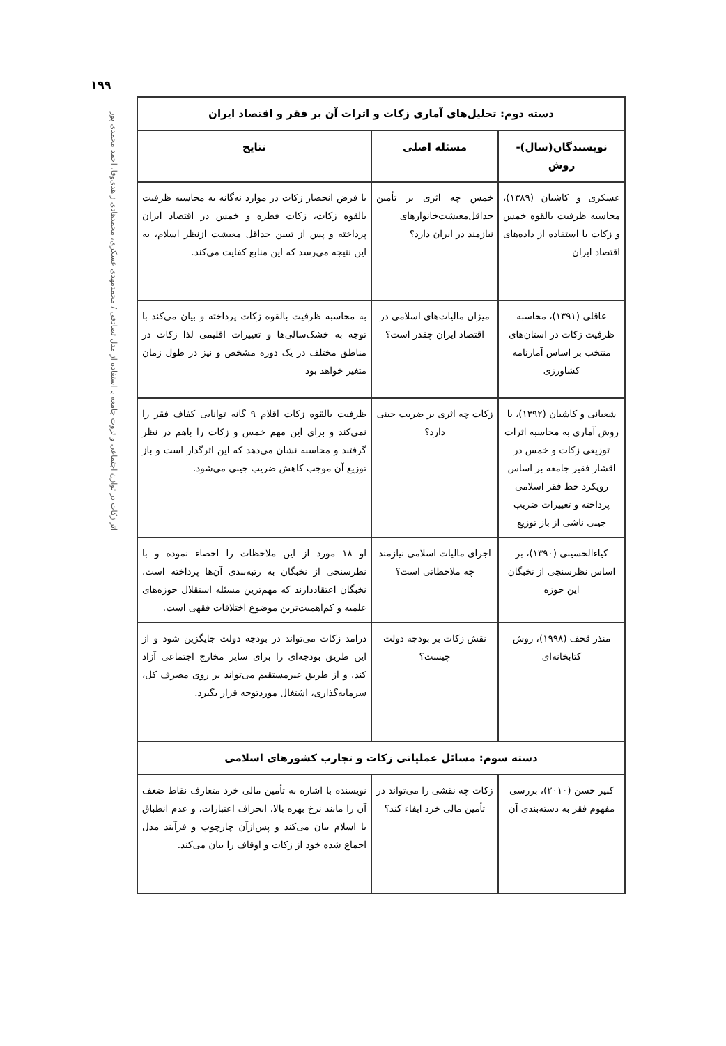۱۹۹
اثر زکات در توازن اجتماعی و ثروت جامعه با استفاده از مدل تصادفی / محمدمهدی عسکری، محمدهادی زاهدی‌وفا، احمد محمدی پور
| دسته دوم: تحلیل‌های آماری زکات و اثرات آن بر فقر و اقتصاد ایران | | |
| --- | --- | --- |
| نویسندگان(سال)-روش | مسئله اصلی | نتایج |
| عسکری و کاشیان (۱۳۸۹)، محاسبه ظرفیت بالقوه خمس و زکات با استفاده از داده‌های اقتصاد ایران | خمس چه اثری بر تأمین حداقل‌معیشت‌خانوارهای نیازمند در ایران دارد؟ | با فرض انحصار زکات در موارد نه‌گانه به محاسبه ظرفیت بالقوه زکات، زکات فطره و خمس در اقتصاد ایران پرداخته و پس از تبیین حداقل معیشت ازنظر اسلام، به این نتیجه می‌رسد که این منابع کفایت می‌کند. |
| عاقلی (۱۳۹۱)، محاسبه ظرفیت زکات در استان‌های منتخب بر اساس آمارنامه کشاورزی | میزان مالیات‌های اسلامی در اقتصاد ایران چقدر است؟ | به محاسبه ظرفیت بالقوه زکات پرداخته و بیان می‌کند با توجه به خشک‌سالی‌ها و تغییرات اقلیمی لذا زکات در مناطق مختلف در یک دوره مشخص و نیز در طول زمان متغیر خواهد بود |
| شعبانی و کاشیان (۱۳۹۲)، با روش آماری به محاسبه اثرات توزیعی زکات و خمس در اقشار فقیر جامعه بر اساس رویکرد خط فقر اسلامی پرداخته و تغییرات ضریب جینی ناشی از باز توزیع | زکات چه اثری بر ضریب جینی دارد؟ | ظرفیت بالقوه زکات اقلام ۹ گانه توانایی کفاف فقر را نمی‌کند و برای این مهم خمس و زکات را باهم در نظر گرفتند و محاسبه نشان می‌دهد که این اثرگذار است و باز توزیع آن موجب کاهش ضریب جینی می‌شود. |
| کیاءالحسینی (۱۳۹۰)، بر اساس نظرسنجی از نخبگان این حوزه | اجرای مالیات اسلامی نیازمند چه ملاحظاتی است؟ | او ۱۸ مورد از این ملاحظات را احصاء نموده و با نظرسنجی از نخبگان به رتبه‌بندی آن‌ها پرداخته است. نخبگان اعتقاددارند که مهم‌ترین مسئله استقلال حوزه‌های علمیه و کم‌اهمیت‌ترین موضوع اختلافات فقهی است. |
| منذر قحف (۱۹۹۸)، روش کتابخانه‌ای | نقش زکات بر بودجه دولت چیست؟ | درامد زکات می‌تواند در بودجه دولت جایگزین شود و از این طریق بودجه‌ای را برای سایر مخارج اجتماعی آزاد کند. و از طریق غیرمستقیم می‌تواند بر روی مصرف کل، سرمایه‌گذاری، اشتغال موردتوجه قرار بگیرد. |
| دسته سوم: مسائل عملیاتی زکات و تجارب کشورهای اسلامی | | |
| کبیر حسن (۲۰۱۰)، بررسی مفهوم فقر به دسته‌بندی آن | زکات چه نقشی را می‌تواند در تأمین مالی خرد ایفاء کند؟ | نویسنده با اشاره به تأمین مالی خرد متعارف نقاط ضعف آن را مانند نرخ بهره بالا، انحراف اعتبارات، و عدم انطباق با اسلام بیان می‌کند و پس‌ازآن چارچوب و فرآیند مدل اجماع شده خود از زکات و اوقاف را بیان می‌کند. |